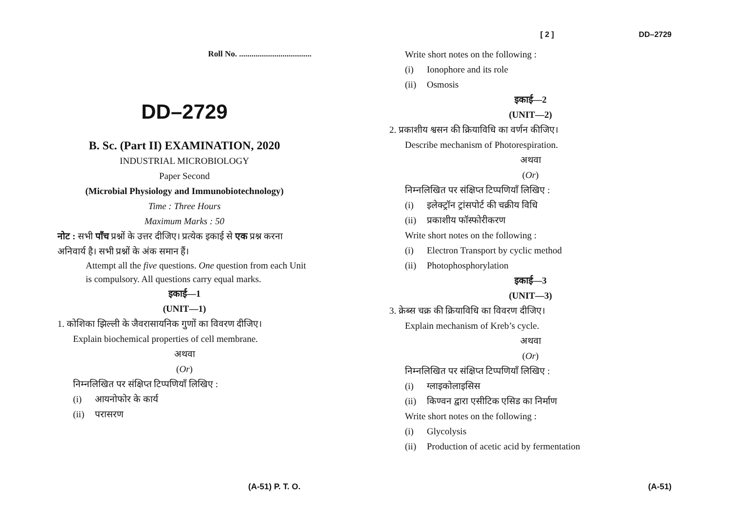Roll No. ...................................
DD–2729
B. Sc. (Part II) EXAMINATION, 2020
INDUSTRIAL MICROBIOLOGY
Paper Second
(Microbial Physiology and Immunobiotechnology)
Time : Three Hours
Maximum Marks : 50
नोट : सभी पाँच प्रश्नों के उत्तर दीजिए। प्रत्येक इकाई से एक प्रश्न करना अनिवार्य है। सभी प्रश्नों के अंक समान हैं।
Attempt all the five questions. One question from each Unit is compulsory. All questions carry equal marks.
इकाई—1
(UNIT—1)
1. कोशिका झिल्ली के जैवरासायनिक गुणों का विवरण दीजिए।
Explain biochemical properties of cell membrane.
अथवा
(Or)
निम्नलिखित पर संक्षिप्त टिप्पणियाँ लिखिए :
(i) आयनोफोर के कार्य
(ii) परासरण
(A-51) P. T. O.
[ 2 ] DD–2729
Write short notes on the following :
(i) Ionophore and its role
(ii) Osmosis
इकाई—2
(UNIT—2)
2. प्रकाशीय श्वसन की क्रियाविधि का वर्णन कीजिए।
Describe mechanism of Photorespiration.
अथवा
(Or)
निम्नलिखित पर संक्षिप्त टिप्पणियाँ लिखिए :
(i) इलेक्ट्रॉन ट्रांसपोर्ट की चक्रीय विधि
(ii) प्रकाशीय फॉस्फोरीकरण
Write short notes on the following :
(i) Electron Transport by cyclic method
(ii) Photophosphorylation
इकाई—3
(UNIT—3)
3. क्रेब्स चक्र की क्रियाविधि का विवरण दीजिए।
Explain mechanism of Kreb’s cycle.
अथवा
(Or)
निम्नलिखित पर संक्षिप्त टिप्पणियाँ लिखिए :
(i) ग्लाइकोलाइसिस
(ii) किण्वन द्वारा एसीटिक एसिड का निर्माण
Write short notes on the following :
(i) Glycolysis
(ii) Production of acetic acid by fermentation
(A-51)